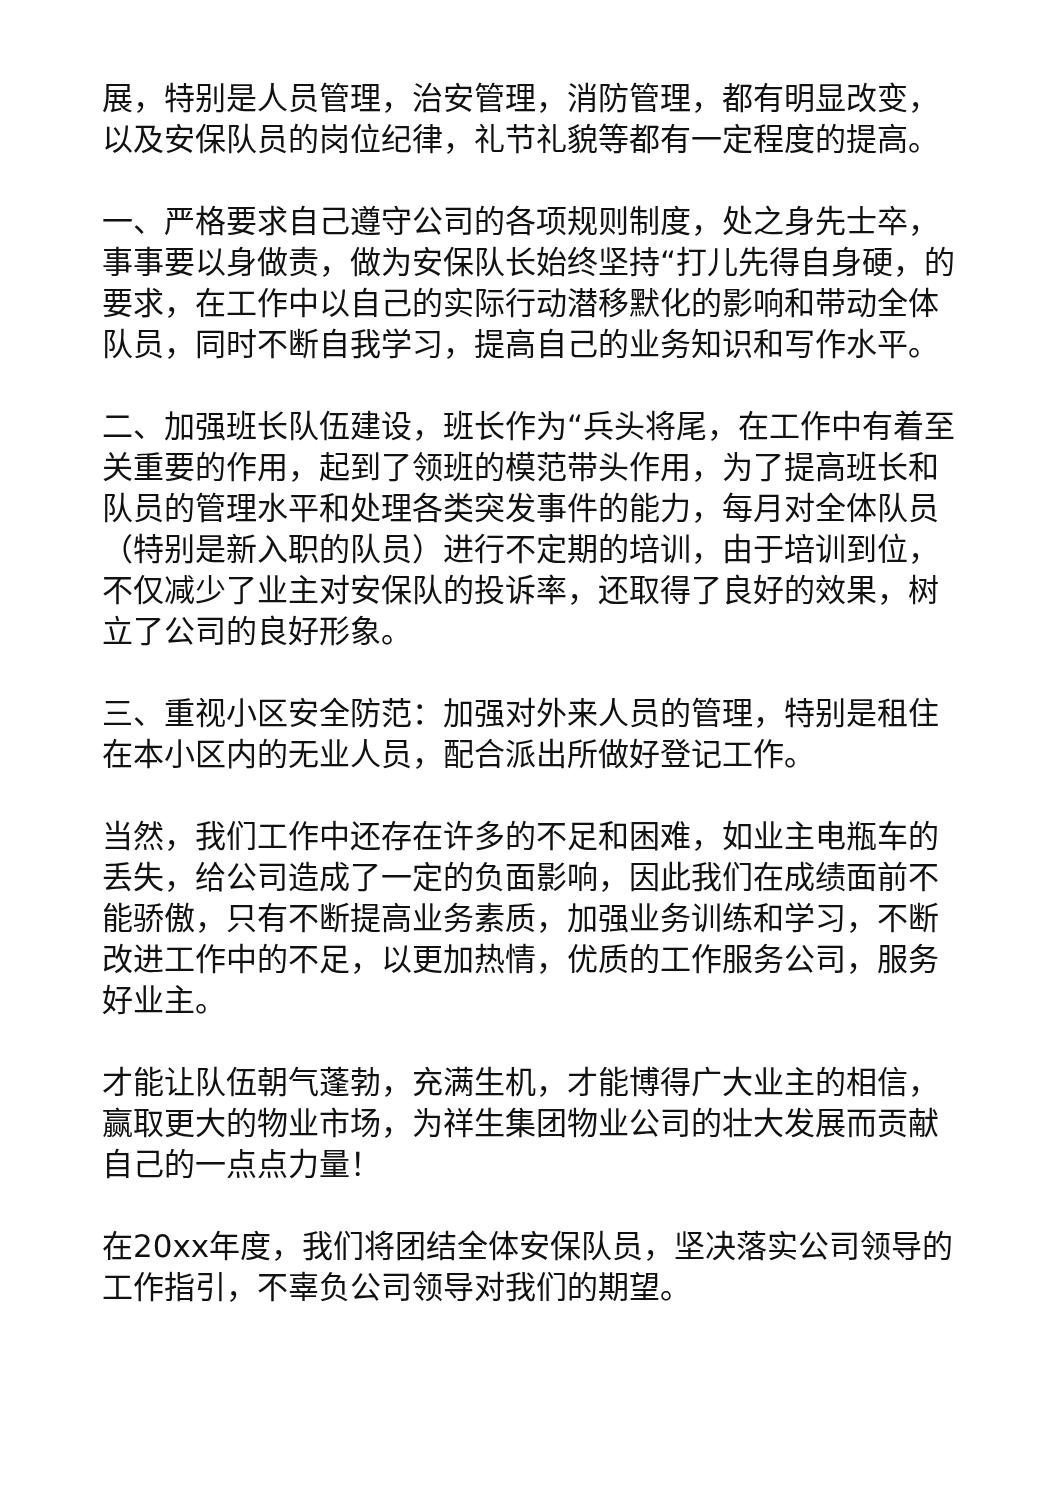展，特别是人员管理，治安管理，消防管理，都有明显改变，以及安保队员的岗位纪律，礼节礼貌等都有一定程度的提高。
一、严格要求自己遵守公司的各项规则制度，处之身先士卒，事事要以身做责，做为安保队长始终坚持“打儿先得自身硬，的要求，在工作中以自己的实际行动潜移默化的影响和带动全体队员，同时不断自我学习，提高自己的业务知识和写作水平。
二、加强班长队伍建设，班长作为“兵头将尾，在工作中有着至关重要的作用，起到了领班的模范带头作用，为了提高班长和队员的管理水平和处理各类突发事件的能力，每月对全体队员（特别是新入职的队员）进行不定期的培训，由于培训到位，不仅减少了业主对安保队的投诉率，还取得了良好的效果，树立了公司的良好形象。
三、重视小区安全防范：加强对外来人员的管理，特别是租住在本小区内的无业人员，配合派出所做好登记工作。
当然，我们工作中还存在许多的不足和困难，如业主电瓶车的丢失，给公司造成了一定的负面影响，因此我们在成绩面前不能骄傲，只有不断提高业务素质，加强业务训练和学习，不断改进工作中的不足，以更加热情，优质的工作服务公司，服务好业主。
才能让队伍朝气蓬勃，充满生机，才能博得广大业主的相信，赢取更大的物业市场，为祥生集团物业公司的壮大发展而贡献自己的一点点力量！
在20xx年度，我们将团结全体安保队员，坚决落实公司领导的工作指引，不辜负公司领导对我们的期望。